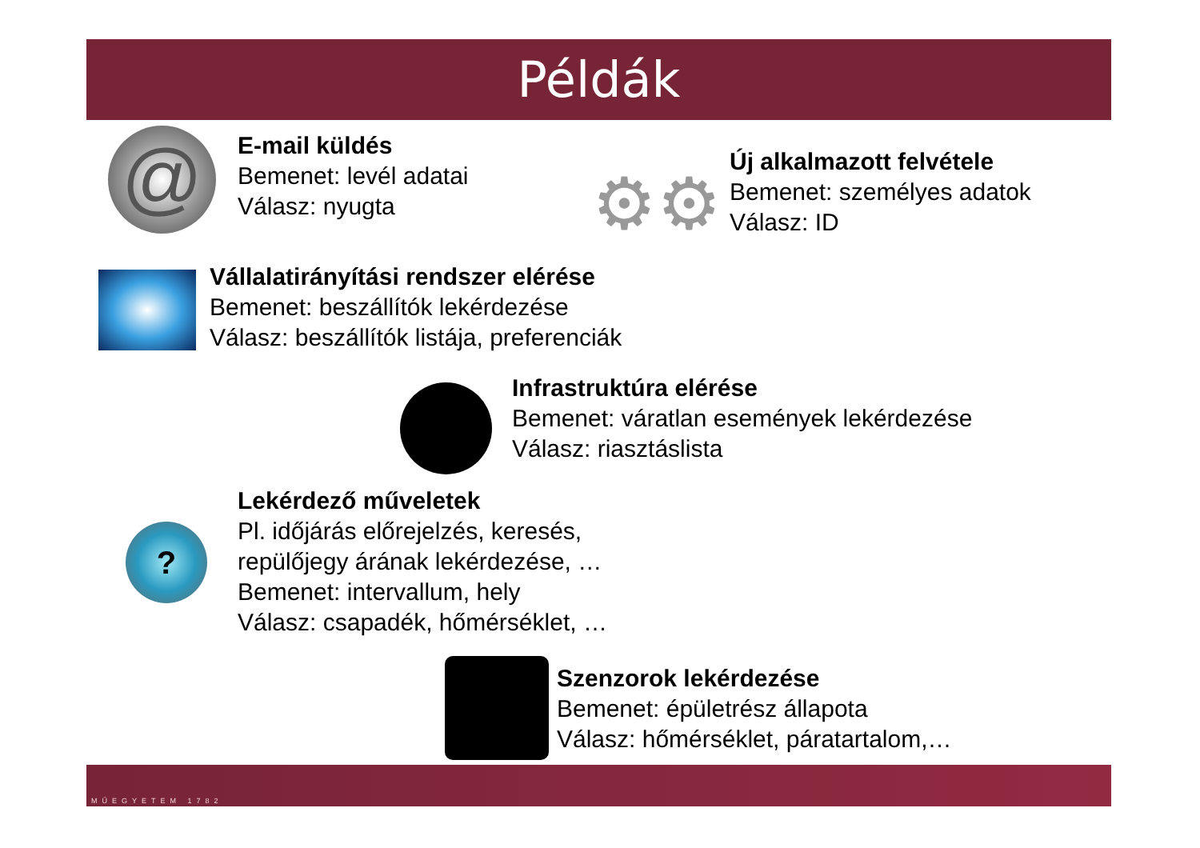Példák
@
E-mail küldés
Bemenet: levél adatai
Válasz: nyugta
⚙⚙
Új alkalmazott felvétele
Bemenet: személyes adatok
Válasz: ID
Vállalatirányítási rendszer elérése
Bemenet: beszállítók lekérdezése
Válasz: beszállítók listája, preferenciák
Infrastruktúra elérése
Bemenet: váratlan események lekérdezése
Válasz: riasztáslista
?
Lekérdező műveletek
Pl. időjárás előrejelzés, keresés,
repülőjegy árának lekérdezése, …
Bemenet: intervallum, hely
Válasz: csapadék, hőmérséklet, …
Szenzorok lekérdezése
Bemenet: épületrész állapota
Válasz: hőmérséklet, páratartalom,…
MŰEGYETEM 1782